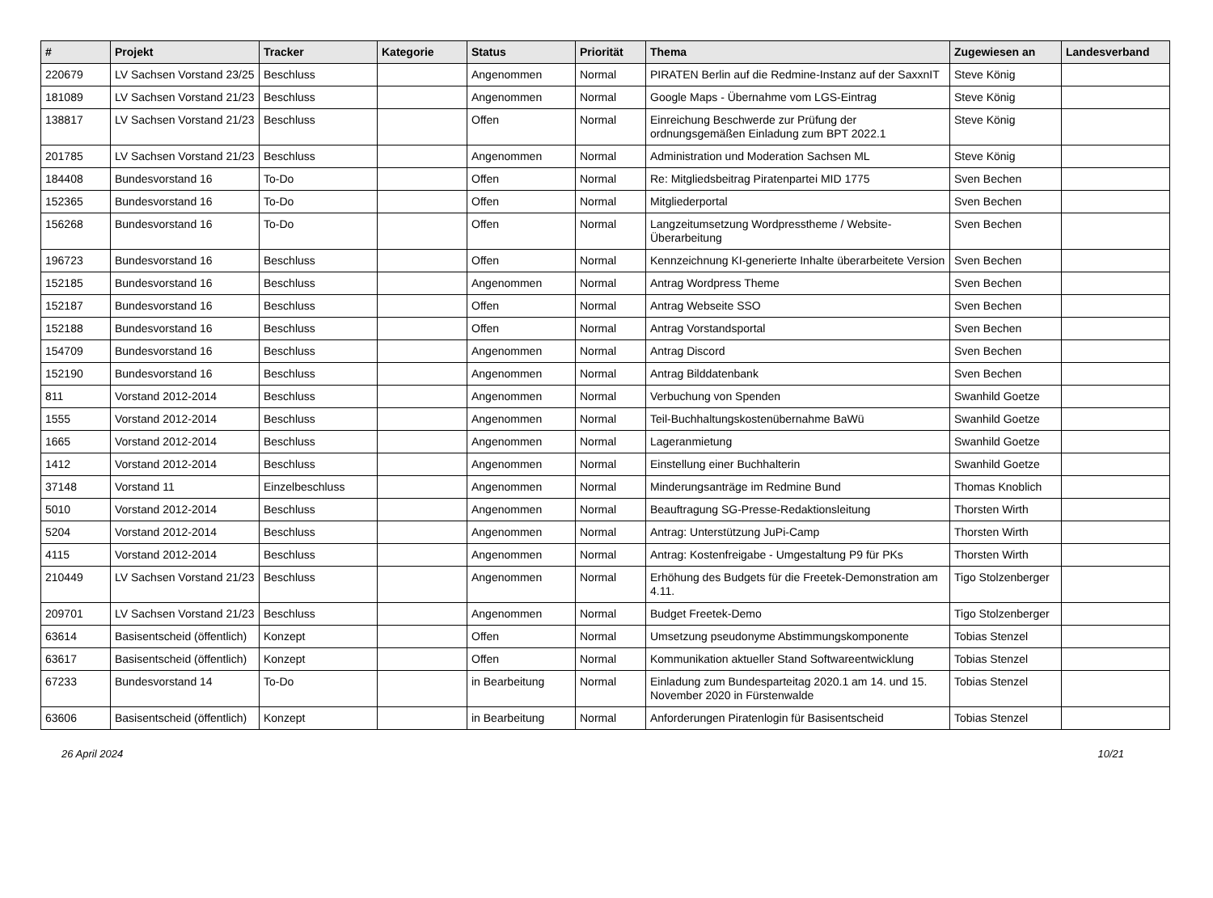| # | Projekt | Tracker | Kategorie | Status | Priorität | Thema | Zugewiesen an | Landesverband |
| --- | --- | --- | --- | --- | --- | --- | --- | --- |
| 220679 | LV Sachsen Vorstand 23/25 | Beschluss | | Angenommen | Normal | PIRATEN Berlin auf die Redmine-Instanz auf der SaxxnIT | Steve König | |
| 181089 | LV Sachsen Vorstand 21/23 | Beschluss | | Angenommen | Normal | Google Maps - Übernahme vom LGS-Eintrag | Steve König | |
| 138817 | LV Sachsen Vorstand 21/23 | Beschluss | | Offen | Normal | Einreichung Beschwerde zur Prüfung der ordnungsgemäßen Einladung zum BPT 2022.1 | Steve König | |
| 201785 | LV Sachsen Vorstand 21/23 | Beschluss | | Angenommen | Normal | Administration und Moderation Sachsen ML | Steve König | |
| 184408 | Bundesvorstand 16 | To-Do | | Offen | Normal | Re: Mitgliedsbeitrag Piratenpartei MID 1775 | Sven Bechen | |
| 152365 | Bundesvorstand 16 | To-Do | | Offen | Normal | Mitgliederportal | Sven Bechen | |
| 156268 | Bundesvorstand 16 | To-Do | | Offen | Normal | Langzeitumsetzung Wordpresstheme / Website-Überarbeitung | Sven Bechen | |
| 196723 | Bundesvorstand 16 | Beschluss | | Offen | Normal | Kennzeichnung KI-generierte Inhalte überarbeitete Version | Sven Bechen | |
| 152185 | Bundesvorstand 16 | Beschluss | | Angenommen | Normal | Antrag Wordpress Theme | Sven Bechen | |
| 152187 | Bundesvorstand 16 | Beschluss | | Offen | Normal | Antrag Webseite SSO | Sven Bechen | |
| 152188 | Bundesvorstand 16 | Beschluss | | Offen | Normal | Antrag Vorstandsportal | Sven Bechen | |
| 154709 | Bundesvorstand 16 | Beschluss | | Angenommen | Normal | Antrag Discord | Sven Bechen | |
| 152190 | Bundesvorstand 16 | Beschluss | | Angenommen | Normal | Antrag Bilddatenbank | Sven Bechen | |
| 811 | Vorstand 2012-2014 | Beschluss | | Angenommen | Normal | Verbuchung von Spenden | Swanhild Goetze | |
| 1555 | Vorstand 2012-2014 | Beschluss | | Angenommen | Normal | Teil-Buchhaltungskostenübernahme BaWü | Swanhild Goetze | |
| 1665 | Vorstand 2012-2014 | Beschluss | | Angenommen | Normal | Lageranmietung | Swanhild Goetze | |
| 1412 | Vorstand 2012-2014 | Beschluss | | Angenommen | Normal | Einstellung einer Buchhalterin | Swanhild Goetze | |
| 37148 | Vorstand 11 | Einzelbeschluss | | Angenommen | Normal | Minderungsanträge im Redmine Bund | Thomas Knoblich | |
| 5010 | Vorstand 2012-2014 | Beschluss | | Angenommen | Normal | Beauftragung SG-Presse-Redaktionsleitung | Thorsten Wirth | |
| 5204 | Vorstand 2012-2014 | Beschluss | | Angenommen | Normal | Antrag: Unterstützung JuPi-Camp | Thorsten Wirth | |
| 4115 | Vorstand 2012-2014 | Beschluss | | Angenommen | Normal | Antrag: Kostenfreigabe - Umgestaltung P9 für PKs | Thorsten Wirth | |
| 210449 | LV Sachsen Vorstand 21/23 | Beschluss | | Angenommen | Normal | Erhöhung des Budgets für die Freetek-Demonstration am 4.11. | Tigo Stolzenberger | |
| 209701 | LV Sachsen Vorstand 21/23 | Beschluss | | Angenommen | Normal | Budget Freetek-Demo | Tigo Stolzenberger | |
| 63614 | Basisentscheid (öffentlich) | Konzept | | Offen | Normal | Umsetzung pseudonyme Abstimmungskomponente | Tobias Stenzel | |
| 63617 | Basisentscheid (öffentlich) | Konzept | | Offen | Normal | Kommunikation aktueller Stand Softwareentwicklung | Tobias Stenzel | |
| 67233 | Bundesvorstand 14 | To-Do | | in Bearbeitung | Normal | Einladung zum Bundesparteitag 2020.1 am 14. und 15. November 2020 in Fürstenwalde | Tobias Stenzel | |
| 63606 | Basisentscheid (öffentlich) | Konzept | | in Bearbeitung | Normal | Anforderungen Piratenlogin für Basisentscheid | Tobias Stenzel | |
26 April 2024 10/21